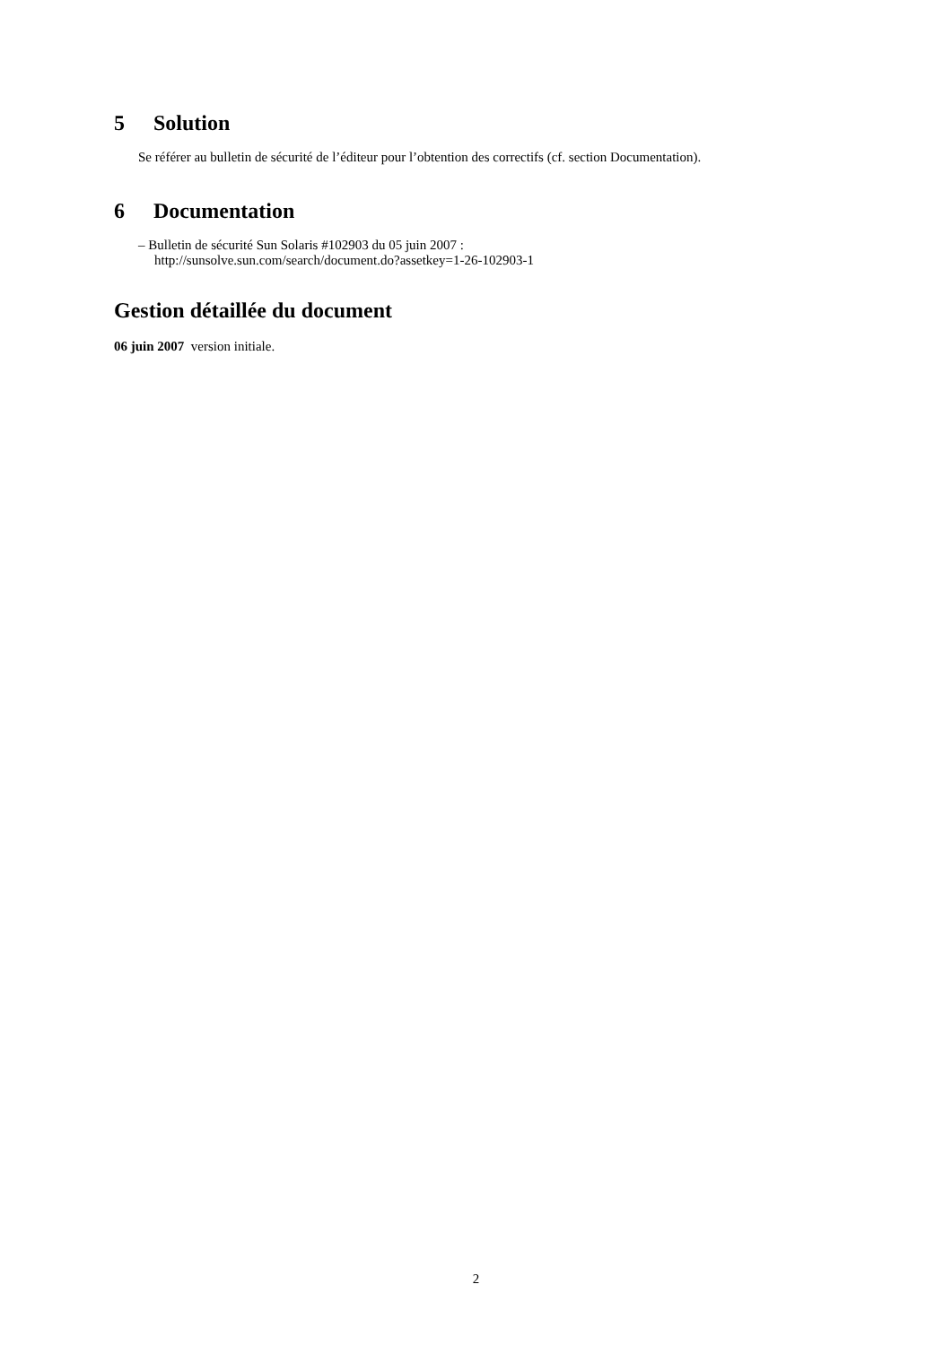5 Solution
Se référer au bulletin de sécurité de l’éditeur pour l’obtention des correctifs (cf. section Documentation).
6 Documentation
– Bulletin de sécurité Sun Solaris #102903 du 05 juin 2007 :
http://sunsolve.sun.com/search/document.do?assetkey=1-26-102903-1
Gestion détaillée du document
06 juin 2007 version initiale.
2